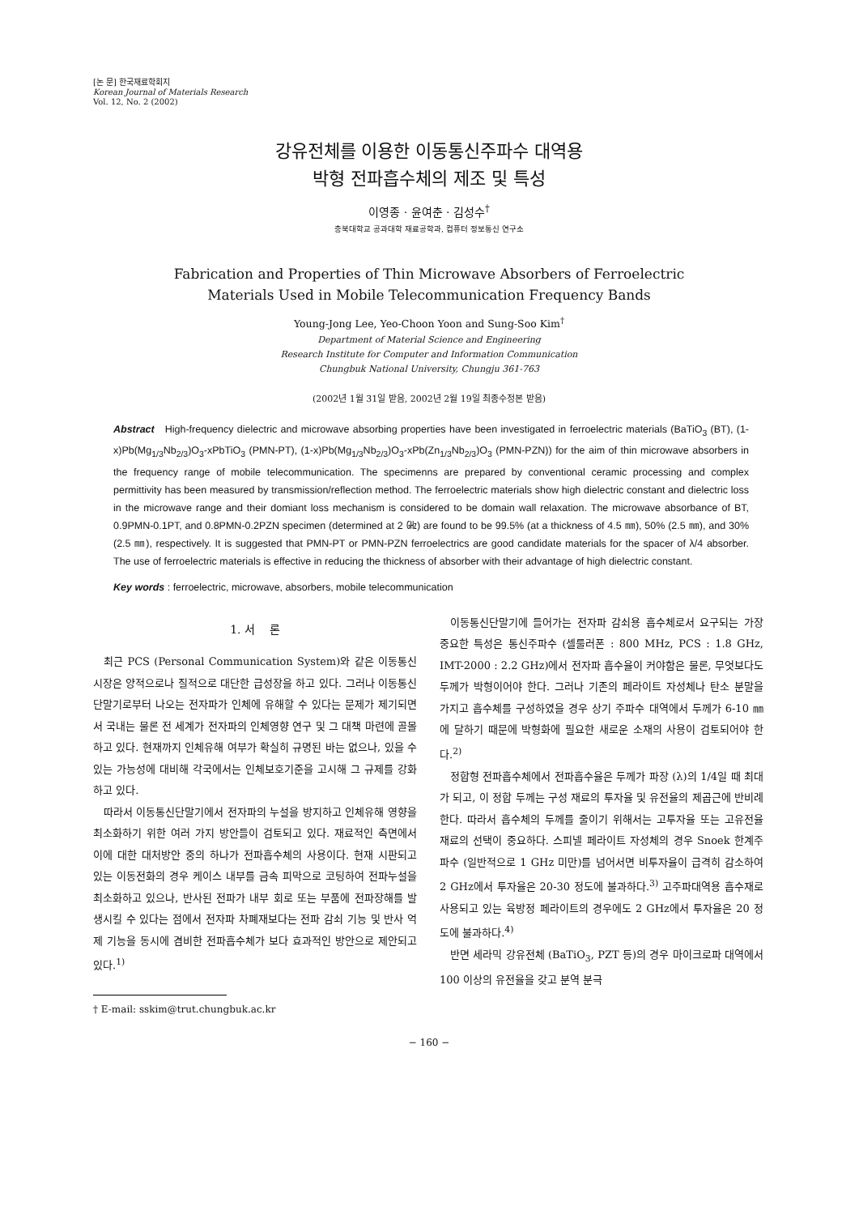[논 문] 한국재료학회지
Korean Journal of Materials Research
Vol. 12, No. 2 (2002)
강유전체를 이용한 이동통신주파수 대역용
박형 전파흡수체의 제조 및 특성
이영종 · 윤여춘 · 김성수<sup>†</sup>
충북대학교 공과대학 재료공학과, 컴퓨터 정보통신 연구소
Fabrication and Properties of Thin Microwave Absorbers of Ferroelectric
Materials Used in Mobile Telecommunication Frequency Bands
Young-Jong Lee, Yeo-Choon Yoon and Sung-Soo Kim<sup>†</sup>
Department of Material Science and Engineering
Research Institute for Computer and Information Communication
Chungbuk National University, Chungju 361-763
(2002년 1월 31일 받음, 2002년 2월 19일 최종수정본 받음)
Abstract High-frequency dielectric and microwave absorbing properties have been investigated in ferroelectric materials (BaTiO<sub>3</sub> (BT), (1-x)Pb(Mg<sub>1/3</sub>Nb<sub>2/3</sub>)O<sub>3</sub>-xPbTiO<sub>3</sub> (PMN-PT), (1-x)Pb(Mg<sub>1/3</sub>Nb<sub>2/3</sub>)O<sub>3</sub>-xPb(Zn<sub>1/3</sub>Nb<sub>2/3</sub>)O<sub>3</sub> (PMN-PZN)) for the aim of thin microwave absorbers in the frequency range of mobile telecommunication. The specimenns are prepared by conventional ceramic processing and complex permittivity has been measured by transmission/reflection method. The ferroelectric materials show high dielectric constant and dielectric loss in the microwave range and their domiant loss mechanism is considered to be domain wall relaxation. The microwave absorbance of BT, 0.9PMN-0.1PT, and 0.8PMN-0.2PZN specimen (determined at 2 ㎓) are found to be 99.5% (at a thickness of 4.5 ㎜), 50% (2.5 ㎜), and 30% (2.5 ㎜), respectively. It is suggested that PMN-PT or PMN-PZN ferroelectrics are good candidate materials for the spacer of λ/4 absorber. The use of ferroelectric materials is effective in reducing the thickness of absorber with their advantage of high dielectric constant.
Key words : ferroelectric, microwave, absorbers, mobile telecommunication
1. 서 론
최근 PCS (Personal Communication System)와 같은 이동통신시장은 양적으로나 질적으로 대단한 급성장을 하고 있다. 그러나 이동통신단말기로부터 나오는 전자파가 인체에 유해할 수 있다는 문제가 제기되면서 국내는 물론 전 세계가 전자파의 인체영향 연구 및 그 대책 마련에 골몰하고 있다. 현재까지 인체유해 여부가 확실히 규명된 바는 없으나, 있을 수 있는 가능성에 대비해 각국에서는 인체보호기준을 고시해 그 규제를 강화하고 있다.
따라서 이동통신단말기에서 전자파의 누설을 방지하고 인체유해 영향을 최소화하기 위한 여러 가지 방안들이 검토되고 있다. 재료적인 측면에서 이에 대한 대처방안 중의 하나가 전파흡수체의 사용이다. 현재 시판되고 있는 이동전화의 경우 케이스 내부를 금속 피막으로 코팅하여 전파누설을 최소화하고 있으나, 반사된 전파가 내부 회로 또는 부품에 전파장해를 발생시킬 수 있다는 점에서 전자파 차폐재보다는 전파 감쇠 기능 및 반사 억제 기능을 동시에 겸비한 전파흡수체가 보다 효과적인 방안으로 제안되고 있다.<sup>1)</sup>
† E-mail: sskim@trut.chungbuk.ac.kr
이동통신단말기에 들어가는 전자파 감쇠용 흡수체로서 요구되는 가장 중요한 특성은 통신주파수 (셀룰러폰 : 800 MHz, PCS : 1.8 GHz, IMT-2000 : 2.2 GHz)에서 전자파 흡수율이 커야함은 물론, 무엇보다도 두께가 박형이어야 한다. 그러나 기존의 페라이트 자성체나 탄소 분말을 가지고 흡수체를 구성하였을 경우 상기 주파수 대역에서 두께가 6-10 ㎜에 달하기 때문에 박형화에 필요한 새로운 소재의 사용이 검토되어야 한다.<sup>2)</sup>
정합형 전파흡수체에서 전파흡수율은 두께가 파장 (λ)의 1/4일 때 최대가 되고, 이 정합 두께는 구성 재료의 투자율 및 유전율의 제곱근에 반비례한다. 따라서 흡수체의 두께를 줄이기 위해서는 고투자율 또는 고유전율 재료의 선택이 중요하다. 스피넬 페라이트 자성체의 경우 Snoek 한계주파수 (일반적으로 1 GHz 미만)를 넘어서면 비투자율이 급격히 감소하여 2 GHz에서 투자율은 20-30 정도에 불과하다.<sup>3)</sup> 고주파대역용 흡수재로 사용되고 있는 육방정 페라이트의 경우에도 2 GHz에서 투자율은 20 정도에 불과하다.<sup>4)</sup>
반면 세라믹 강유전체 (BaTiO<sub>3</sub>, PZT 등)의 경우 마이크로파 대역에서 100 이상의 유전율을 갖고 분역 분극
− 160 −